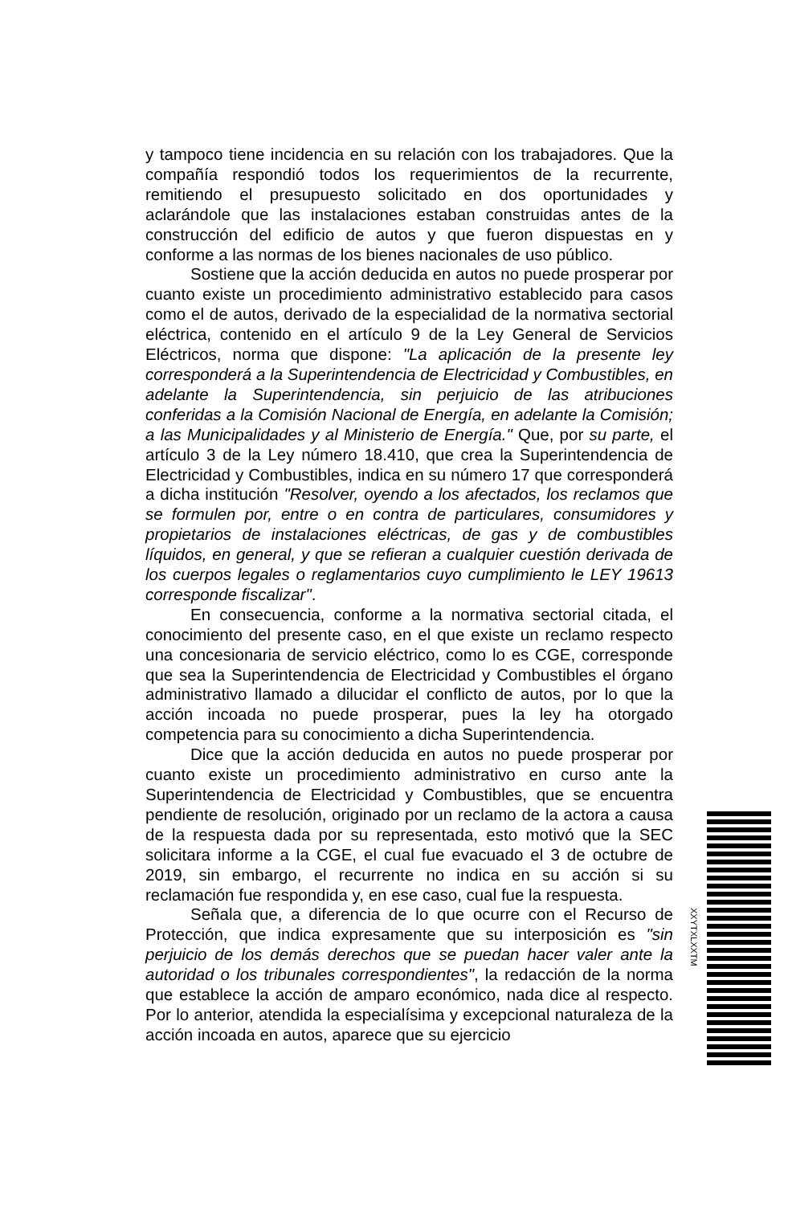y tampoco tiene incidencia en su relación con los trabajadores. Que la compañía respondió todos los requerimientos de la recurrente, remitiendo el presupuesto solicitado en dos oportunidades y aclarándole que las instalaciones estaban construidas antes de la construcción del edificio de autos y que fueron dispuestas en y conforme a las normas de los bienes nacionales de uso público.
Sostiene que la acción deducida en autos no puede prosperar por cuanto existe un procedimiento administrativo establecido para casos como el de autos, derivado de la especialidad de la normativa sectorial eléctrica, contenido en el artículo 9 de la Ley General de Servicios Eléctricos, norma que dispone: "La aplicación de la presente ley corresponderá a la Superintendencia de Electricidad y Combustibles, en adelante la Superintendencia, sin perjuicio de las atribuciones conferidas a la Comisión Nacional de Energía, en adelante la Comisión; a las Municipalidades y al Ministerio de Energía." Que, por su parte, el artículo 3 de la Ley número 18.410, que crea la Superintendencia de Electricidad y Combustibles, indica en su número 17 que corresponderá a dicha institución "Resolver, oyendo a los afectados, los reclamos que se formulen por, entre o en contra de particulares, consumidores y propietarios de instalaciones eléctricas, de gas y de combustibles líquidos, en general, y que se refieran a cualquier cuestión derivada de los cuerpos legales o reglamentarios cuyo cumplimiento le LEY 19613 corresponde fiscalizar".
En consecuencia, conforme a la normativa sectorial citada, el conocimiento del presente caso, en el que existe un reclamo respecto una concesionaria de servicio eléctrico, como lo es CGE, corresponde que sea la Superintendencia de Electricidad y Combustibles el órgano administrativo llamado a dilucidar el conflicto de autos, por lo que la acción incoada no puede prosperar, pues la ley ha otorgado competencia para su conocimiento a dicha Superintendencia.
Dice que la acción deducida en autos no puede prosperar por cuanto existe un procedimiento administrativo en curso ante la Superintendencia de Electricidad y Combustibles, que se encuentra pendiente de resolución, originado por un reclamo de la actora a causa de la respuesta dada por su representada, esto motivó que la SEC solicitara informe a la CGE, el cual fue evacuado el 3 de octubre de 2019, sin embargo, el recurrente no indica en su acción si su reclamación fue respondida y, en ese caso, cual fue la respuesta.
Señala que, a diferencia de lo que ocurre con el Recurso de Protección, que indica expresamente que su interposición es "sin perjuicio de los demás derechos que se puedan hacer valer ante la autoridad o los tribunales correspondientes", la redacción de la norma que establece la acción de amparo económico, nada dice al respecto. Por lo anterior, atendida la especialísima y excepcional naturaleza de la acción incoada en autos, aparece que su ejercicio
XXYTXLXXTM